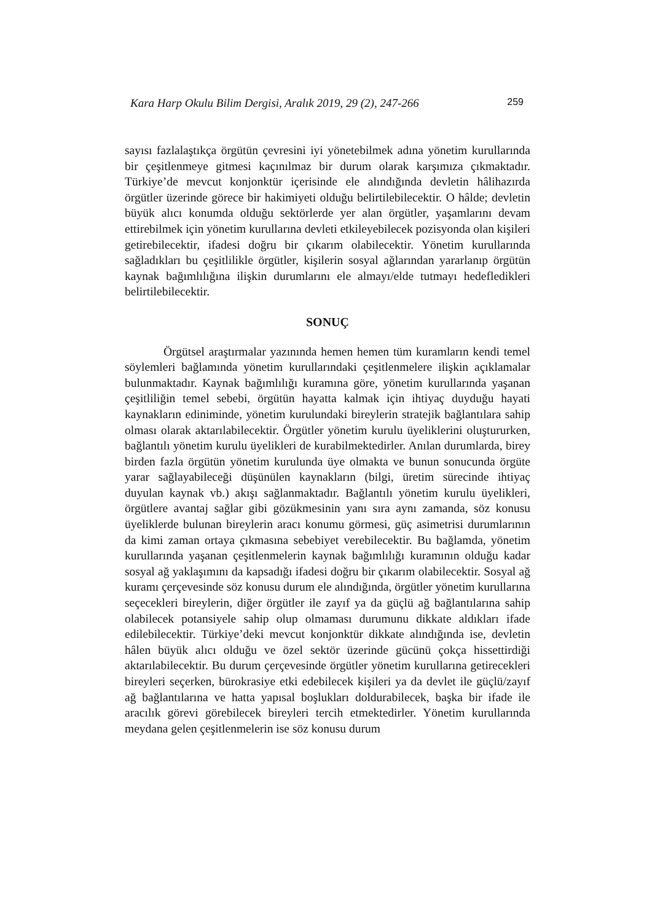Kara Harp Okulu Bilim Dergisi, Aralık 2019, 29 (2), 247-266 259
sayısı fazlalaştıkça örgütün çevresini iyi yönetebilmek adına yönetim kurullarında bir çeşitlenmeye gitmesi kaçınılmaz bir durum olarak karşımıza çıkmaktadır. Türkiye’de mevcut konjonktür içerisinde ele alındığında devletin hâlihazırda örgütler üzerinde görece bir hakimiyeti olduğu belirtilebilecektir. O hâlde; devletin büyük alıcı konumda olduğu sektörlerde yer alan örgütler, yaşamlarını devam ettirebilmek için yönetim kurullarına devleti etkileyebilecek pozisyonda olan kişileri getirebilecektir, ifadesi doğru bir çıkarım olabilecektir. Yönetim kurullarında sağladıkları bu çeşitlilikle örgütler, kişilerin sosyal ağlarından yararlanıp örgütün kaynak bağımlılığına ilişkin durumlarını ele almayı/elde tutmayı hedefledikleri belirtilebilecektir.
SONUÇ
Örgütsel araştırmalar yazınında hemen hemen tüm kuramların kendi temel söylemleri bağlamında yönetim kurullarındaki çeşitlenmelere ilişkin açıklamalar bulunmaktadır. Kaynak bağımlılığı kuramına göre, yönetim kurullarında yaşanan çeşitliliğin temel sebebi, örgütün hayatta kalmak için ihtiyaç duyduğu hayati kaynakların ediniminde, yönetim kurulundaki bireylerin stratejik bağlantılara sahip olması olarak aktarılabilecektir. Örgütler yönetim kurulu üyeliklerini oluştururken, bağlantılı yönetim kurulu üyelikleri de kurabilmektedirler. Anılan durumlarda, birey birden fazla örgütün yönetim kurulunda üye olmakta ve bunun sonucunda örgüte yarar sağlayabileceği düşünülen kaynakların (bilgi, üretim sürecinde ihtiyaç duyulan kaynak vb.) akışı sağlanmaktadır. Bağlantılı yönetim kurulu üyelikleri, örgütlere avantaj sağlar gibi gözükmesinin yanı sıra aynı zamanda, söz konusu üyeliklerde bulunan bireylerin aracı konumu görmesi, güç asimetrisi durumlarının da kimi zaman ortaya çıkmasına sebebiyet verebilecektir. Bu bağlamda, yönetim kurullarında yaşanan çeşitlenmelerin kaynak bağımlılığı kuramının olduğu kadar sosyal ağ yaklaşımını da kapsadığı ifadesi doğru bir çıkarım olabilecektir. Sosyal ağ kuramı çerçevesinde söz konusu durum ele alındığında, örgütler yönetim kurullarına seçecekleri bireylerin, diğer örgütler ile zayıf ya da güçlü ağ bağlantılarına sahip olabilecek potansiyele sahip olup olmaması durumunu dikkate aldıkları ifade edilebilecektir. Türkiye’deki mevcut konjonktür dikkate alındığında ise, devletin hâlen büyük alıcı olduğu ve özel sektör üzerinde gücünü çokça hissettirdiği aktarılabilecektir. Bu durum çerçevesinde örgütler yönetim kurullarına getirecekleri bireyleri seçerken, bürokrasiye etki edebilecek kişileri ya da devlet ile güçlü/zayıf ağ bağlantılarına ve hatta yapısal boşlukları doldurabilecek, başka bir ifade ile aracılık görevi görebilecek bireyleri tercih etmektedirler. Yönetim kurullarında meydana gelen çeşitlenmelerin ise söz konusu durum